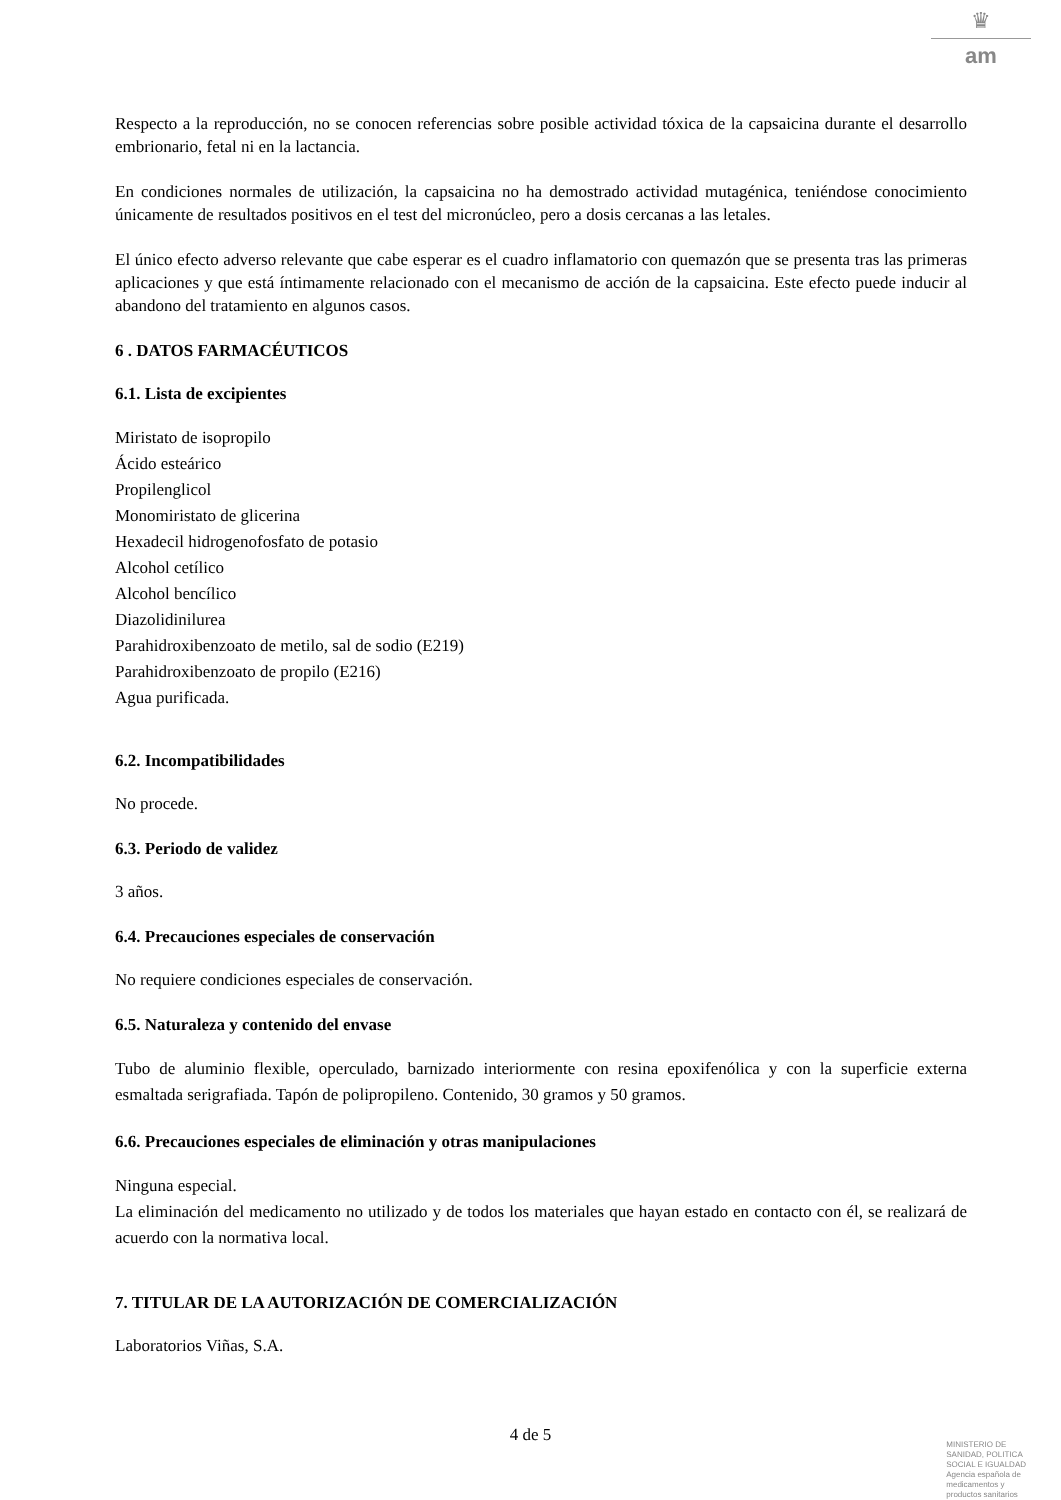♛
am
Respecto a la reproducción, no se conocen referencias sobre posible actividad tóxica de la capsaicina durante el desarrollo embrionario, fetal ni en la lactancia.
En condiciones normales de utilización, la capsaicina no ha demostrado actividad mutagénica, teniéndose conocimiento únicamente de resultados positivos en el test del micronúcleo, pero a dosis cercanas a las letales.
El único efecto adverso relevante que cabe esperar es el cuadro inflamatorio con quemazón que se presenta tras las primeras aplicaciones y que está íntimamente relacionado con el mecanismo de acción de la capsaicina. Este efecto puede inducir al abandono del tratamiento en algunos casos.
6 . DATOS FARMACÉUTICOS
6.1. Lista de excipientes
Miristato de isopropilo
Ácido esteárico
Propilenglicol
Monomiristato de glicerina
Hexadecil hidrogenofosfato de potasio
Alcohol cetílico
Alcohol bencílico
Diazolidinilurea
Parahidroxibenzoato de metilo, sal de sodio (E219)
Parahidroxibenzoato de propilo (E216)
Agua purificada.
6.2. Incompatibilidades
No procede.
6.3. Periodo de validez
3 años.
6.4. Precauciones especiales de conservación
No requiere condiciones especiales de conservación.
6.5. Naturaleza y contenido del envase
Tubo de aluminio flexible, operculado, barnizado interiormente con resina epoxifenólica y con la superficie externa esmaltada serigrafiada. Tapón de polipropileno. Contenido, 30 gramos y 50 gramos.
6.6. Precauciones especiales de eliminación y otras manipulaciones
Ninguna especial.
La eliminación del medicamento no utilizado y de todos los materiales que hayan estado en contacto con él, se realizará de acuerdo con la normativa local.
7. TITULAR DE LA AUTORIZACIÓN DE COMERCIALIZACIÓN
Laboratorios Viñas, S.A.
4 de 5
MINISTERIO DE
SANIDAD, POLITICA
SOCIAL E IGUALDAD
Agencia española de
medicamentos y
productos sanitarios